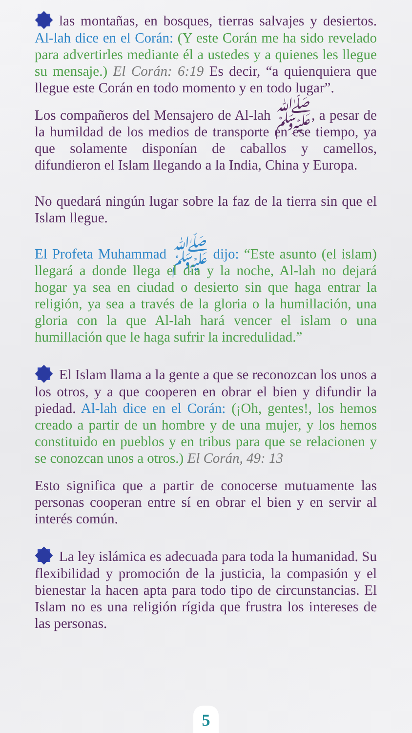las montañas, en bosques, tierras salvajes y desiertos. Al-lah dice en el Corán: (Y este Corán me ha sido revelado para advertirles mediante él a ustedes y a quienes les llegue su mensaje.) El Corán: 6:19 Es decir, “a quienquiera que llegue este Corán en todo momento y en todo lugar”.
Los compañeros del Mensajero de Al-lah ﷺ, a pesar de la humildad de los medios de transporte en ese tiempo, ya que solamente disponían de caballos y camellos, difundieron el Islam llegando a la India, China y Europa.
No quedará ningún lugar sobre la faz de la tierra sin que el Islam llegue.
El Profeta Muhammad ﷺ dijo: “Este asunto (el islam) llegará a donde llega el día y la noche, Al-lah no dejará hogar ya sea en ciudad o desierto sin que haga entrar la religión, ya sea a través de la gloria o la humillación, una gloria con la que Al-lah hará vencer el islam o una humillación que le haga sufrir la incredulidad.”
El Islam llama a la gente a que se reconozcan los unos a los otros, y a que cooperen en obrar el bien y difundir la piedad. Al-lah dice en el Corán: (¡Oh, gentes!, los hemos creado a partir de un hombre y de una mujer, y los hemos constituido en pueblos y en tribus para que se relacionen y se conozcan unos a otros.) El Corán, 49: 13
Esto significa que a partir de conocerse mutuamente las personas cooperan entre sí en obrar el bien y en servir al interés común.
La ley islámica es adecuada para toda la humanidad. Su flexibilidad y promoción de la justicia, la compasión y el bienestar la hacen apta para todo tipo de circunstancias. El Islam no es una religión rígida que frustra los intereses de las personas.
5